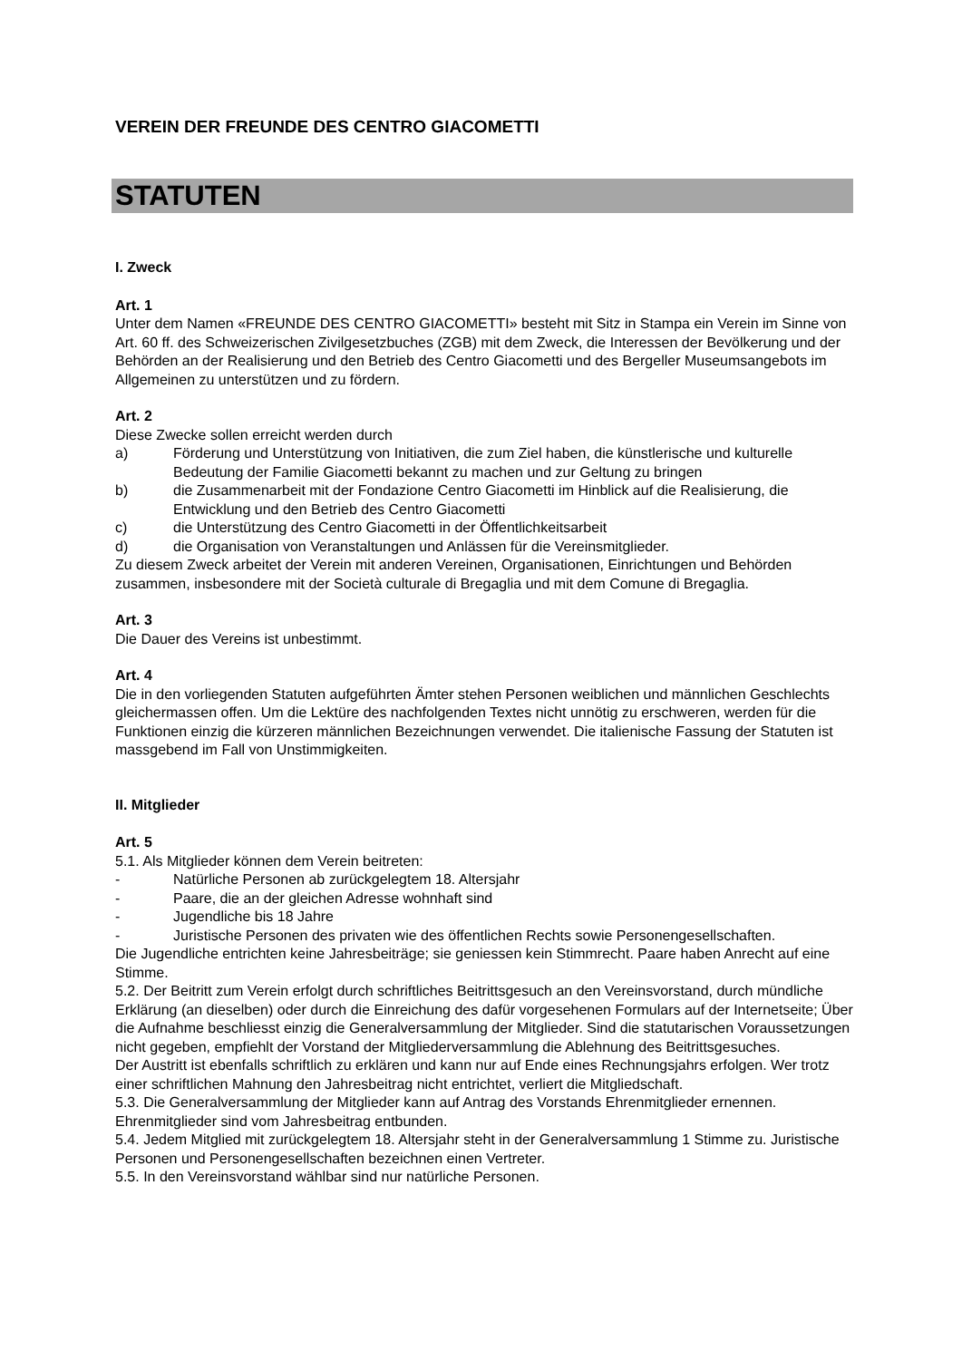VEREIN DER FREUNDE DES CENTRO GIACOMETTI
STATUTEN
I. Zweck
Art. 1
Unter dem Namen «FREUNDE DES CENTRO GIACOMETTI» besteht mit Sitz in Stampa ein Verein im Sinne von Art. 60 ff. des Schweizerischen Zivilgesetzbuches (ZGB) mit dem Zweck, die Interessen der Bevölkerung und der Behörden an der Realisierung und den Betrieb des Centro Giacometti und des Bergeller Museumsangebots im Allgemeinen zu unterstützen und zu fördern.
Art. 2
Diese Zwecke sollen erreicht werden durch
a) Förderung und Unterstützung von Initiativen, die zum Ziel haben, die künstlerische und kulturelle Bedeutung der Familie Giacometti bekannt zu machen und zur Geltung zu bringen
b) die Zusammenarbeit mit der Fondazione Centro Giacometti im Hinblick auf die Realisierung, die Entwicklung und den Betrieb des Centro Giacometti
c) die Unterstützung des Centro Giacometti in der Öffentlichkeitsarbeit
d) die Organisation von Veranstaltungen und Anlässen für die Vereinsmitglieder.
Zu diesem Zweck arbeitet der Verein mit anderen Vereinen, Organisationen, Einrichtungen und Behörden zusammen, insbesondere mit der Società culturale di Bregaglia und mit dem Comune di Bregaglia.
Art. 3
Die Dauer des Vereins ist unbestimmt.
Art. 4
Die in den vorliegenden Statuten aufgeführten Ämter stehen Personen weiblichen und männlichen Geschlechts gleichermassen offen. Um die Lektüre des nachfolgenden Textes nicht unnötig zu erschweren, werden für die Funktionen einzig die kürzeren männlichen Bezeichnungen verwendet. Die italienische Fassung der Statuten ist massgebend im Fall von Unstimmigkeiten.
II. Mitglieder
Art. 5
5.1. Als Mitglieder können dem Verein beitreten:
- Natürliche Personen ab zurückgelegtem 18. Altersjahr
- Paare, die an der gleichen Adresse wohnhaft sind
- Jugendliche bis 18 Jahre
- Juristische Personen des privaten wie des öffentlichen Rechts sowie Personengesellschaften.
Die Jugendliche entrichten keine Jahresbeiträge; sie geniessen kein Stimmrecht. Paare haben Anrecht auf eine Stimme.
5.2. Der Beitritt zum Verein erfolgt durch schriftliches Beitrittsgesuch an den Vereinsvorstand, durch mündliche Erklärung (an dieselben) oder durch die Einreichung des dafür vorgesehenen Formulars auf der Internetseite; Über die Aufnahme beschliesst einzig die Generalversammlung der Mitglieder. Sind die statutarischen Voraussetzungen nicht gegeben, empfiehlt der Vorstand der Mitgliederversammlung die Ablehnung des Beitrittsgesuches.
Der Austritt ist ebenfalls schriftlich zu erklären und kann nur auf Ende eines Rechnungsjahrs erfolgen. Wer trotz einer schriftlichen Mahnung den Jahresbeitrag nicht entrichtet, verliert die Mitgliedschaft.
5.3. Die Generalversammlung der Mitglieder kann auf Antrag des Vorstands Ehrenmitglieder ernennen. Ehrenmitglieder sind vom Jahresbeitrag entbunden.
5.4. Jedem Mitglied mit zurückgelegtem 18. Altersjahr steht in der Generalversammlung 1 Stimme zu. Juristische Personen und Personengesellschaften bezeichnen einen Vertreter.
5.5. In den Vereinsvorstand wählbar sind nur natürliche Personen.